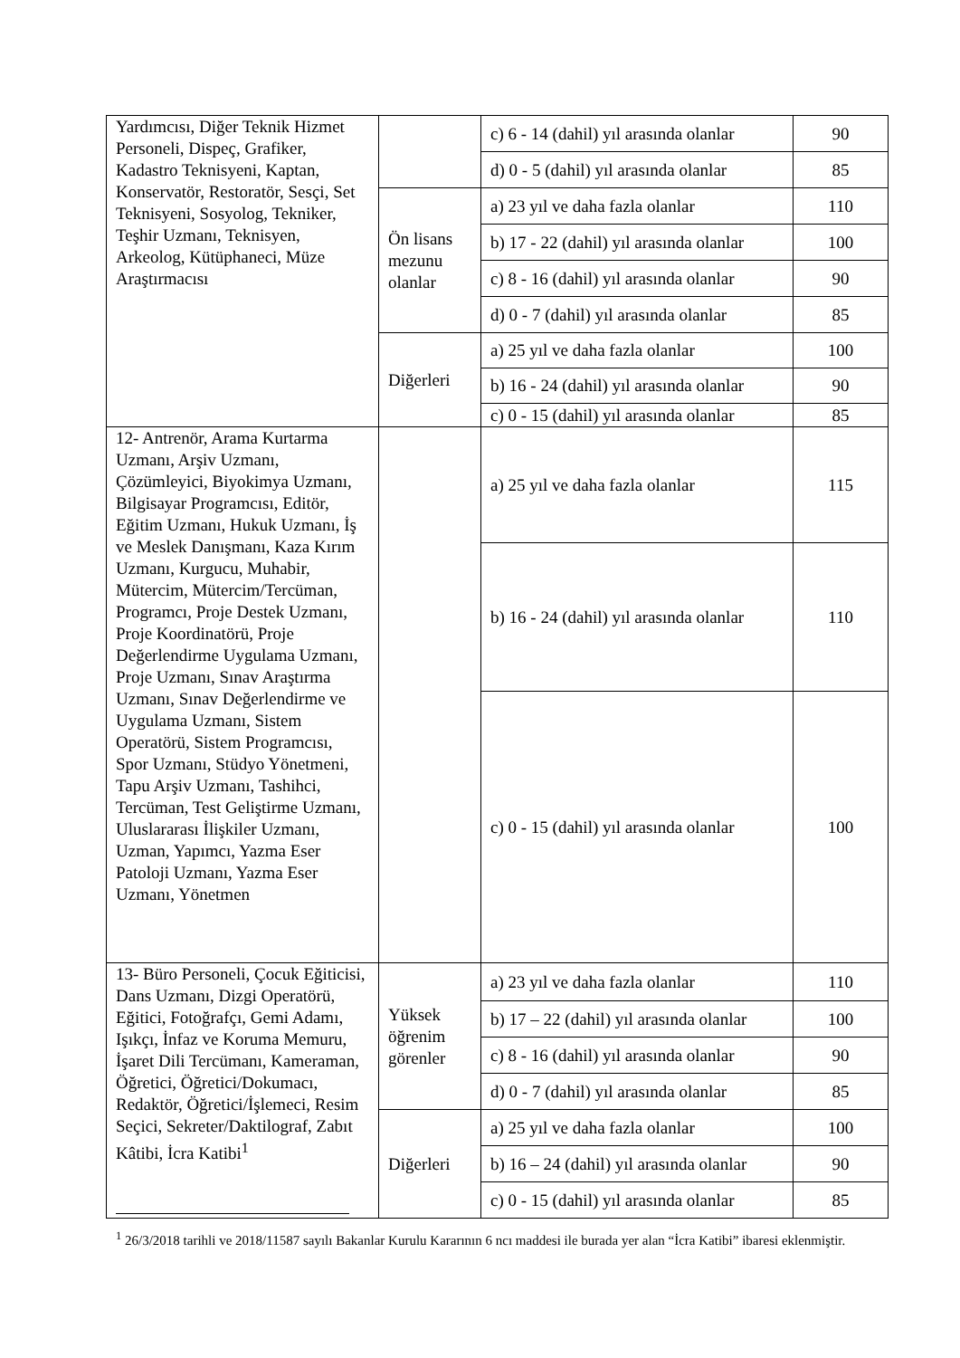| Yardımcısı, Diğer Teknik Hizmet Personeli, Dispeç, Grafiker, Kadastro Teknisyeni, Kaptan, Konservatör, Restoratör, Sesçi, Set Teknisyeni, Sosyolog, Tekniker, Teşhir Uzmanı, Teknisyen, Arkeolog, Kütüphaneci, Müze Araştırmacısı | | c) 6 - 14 (dahil) yıl arasında olanlar | 90 |
| | | d) 0 - 5 (dahil) yıl arasında olanlar | 85 |
| | Ön lisans mezunu olanlar | a) 23 yıl ve daha fazla olanlar | 110 |
| | | b) 17 - 22 (dahil) yıl arasında olanlar | 100 |
| | | c) 8 - 16 (dahil) yıl arasında olanlar | 90 |
| | | d) 0 - 7 (dahil) yıl arasında olanlar | 85 |
| | Diğerleri | a) 25 yıl ve daha fazla olanlar | 100 |
| | | b) 16 - 24 (dahil) yıl arasında olanlar | 90 |
| | | c) 0 - 15 (dahil) yıl arasında olanlar | 85 |
| 12- Antrenör, Arama Kurtarma Uzmanı, Arşiv Uzmanı, Çözümleyici, Biyokimya Uzmanı, Bilgisayar Programcısı, Editör, Eğitim Uzmanı, Hukuk Uzmanı, İş ve Meslek Danışmanı, Kaza Kırım Uzmanı, Kurgucu, Muhabir, Mütercim, Mütercim/Tercüman, Programcı, Proje Destek Uzmanı, Proje Koordinatörü, Proje Değerlendirme Uygulama Uzmanı, Proje Uzmanı, Sınav Araştırma Uzmanı, Sınav Değerlendirme ve Uygulama Uzmanı, Sistem Operatörü, Sistem Programcısı, Spor Uzmanı, Stüdyo Yönetmeni, Tapu Arşiv Uzmanı, Tashihci, Tercüman, Test Geliştirme Uzmanı, Uluslararası İlişkiler Uzmanı, Uzman, Yapımcı, Yazma Eser Patoloji Uzmanı, Yazma Eser Uzmanı, Yönetmen | | a) 25 yıl ve daha fazla olanlar | 115 |
| | | b) 16 - 24 (dahil) yıl arasında olanlar | 110 |
| | | c) 0 - 15 (dahil) yıl arasında olanlar | 100 |
| 13- Büro Personeli, Çocuk Eğiticisi, Dans Uzmanı, Dizgi Operatörü, Eğitici, Fotoğrafçı, Gemi Adamı, Işıkçı, İnfaz ve Koruma Memuru, İşaret Dili Tercümanı, Kameraman, Öğretici, Öğretici/Dokumacı, Redaktör, Öğretici/İşlemeci, Resim Seçici, Sekreter/Daktilograf, Zabıt Kâtibi, İcra Katibi<sup>1</sup> | Yüksek öğrenim görenler | a) 23 yıl ve daha fazla olanlar | 110 |
| | | b) 17 – 22 (dahil) yıl arasında olanlar | 100 |
| | | c) 8 - 16 (dahil) yıl arasında olanlar | 90 |
| | | d) 0 - 7 (dahil) yıl arasında olanlar | 85 |
| | Diğerleri | a) 25 yıl ve daha fazla olanlar | 100 |
| | | b) 16 – 24 (dahil) yıl arasında olanlar | 90 |
| | | c) 0 - 15 (dahil) yıl arasında olanlar | 85 |
<sup>1</sup> 26/3/2018 tarihli ve 2018/11587 sayılı Bakanlar Kurulu Kararının 6 ncı maddesi ile burada yer alan “İcra Katibi” ibaresi eklenmiştir.